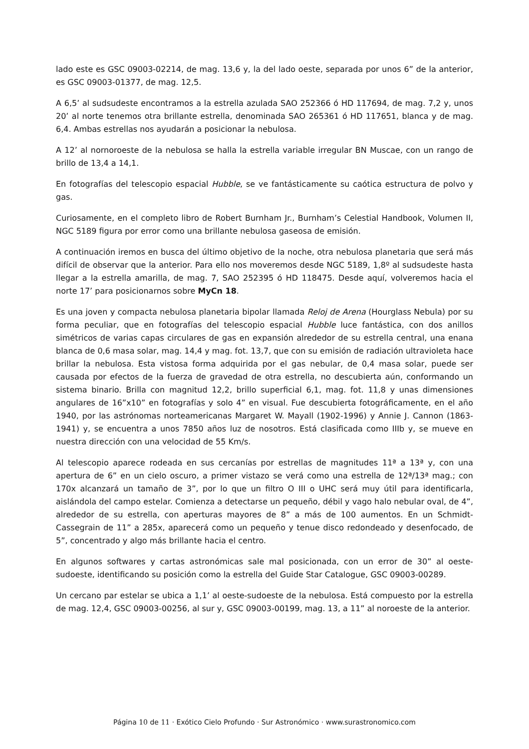lado este es GSC 09003-02214, de mag. 13,6 y, la del lado oeste, separada por unos 6” de la anterior, es GSC 09003-01377, de mag. 12,5.
A 6,5’ al sudsudeste encontramos a la estrella azulada SAO 252366 ó HD 117694, de mag. 7,2 y, unos 20’ al norte tenemos otra brillante estrella, denominada SAO 265361 ó HD 117651, blanca y de mag. 6,4. Ambas estrellas nos ayudarán a posicionar la nebulosa.
A 12’ al nornoroeste de la nebulosa se halla la estrella variable irregular BN Muscae, con un rango de brillo de 13,4 a 14,1.
En fotografías del telescopio espacial Hubble, se ve fantásticamente su caótica estructura de polvo y gas.
Curiosamente, en el completo libro de Robert Burnham Jr., Burnham’s Celestial Handbook, Volumen II, NGC 5189 figura por error como una brillante nebulosa gaseosa de emisión.
A continuación iremos en busca del último objetivo de la noche, otra nebulosa planetaria que será más difícil de observar que la anterior. Para ello nos moveremos desde NGC 5189, 1,8º al sudsudeste hasta llegar a la estrella amarilla, de mag. 7, SAO 252395 ó HD 118475. Desde aquí, volveremos hacia el norte 17’ para posicionarnos sobre MyCn 18.
Es una joven y compacta nebulosa planetaria bipolar llamada Reloj de Arena (Hourglass Nebula) por su forma peculiar, que en fotografías del telescopio espacial Hubble luce fantástica, con dos anillos simétricos de varias capas circulares de gas en expansión alrededor de su estrella central, una enana blanca de 0,6 masa solar, mag. 14,4 y mag. fot. 13,7, que con su emisión de radiación ultravioleta hace brillar la nebulosa. Esta vistosa forma adquirida por el gas nebular, de 0,4 masa solar, puede ser causada por efectos de la fuerza de gravedad de otra estrella, no descubierta aún, conformando un sistema binario. Brilla con magnitud 12,2, brillo superficial 6,1, mag. fot. 11,8 y unas dimensiones angulares de 16”x10” en fotografías y solo 4” en visual. Fue descubierta fotográficamente, en el año 1940, por las astrónomas norteamericanas Margaret W. Mayall (1902-1996) y Annie J. Cannon (1863-1941) y, se encuentra a unos 7850 años luz de nosotros. Está clasificada como IIIb y, se mueve en nuestra dirección con una velocidad de 55 Km/s.
Al telescopio aparece rodeada en sus cercanías por estrellas de magnitudes 11ª a 13ª y, con una apertura de 6” en un cielo oscuro, a primer vistazo se verá como una estrella de 12ª/13ª mag.; con 170x alcanzará un tamaño de 3”, por lo que un filtro O III o UHC será muy útil para identificarla, aislándola del campo estelar. Comienza a detectarse un pequeño, débil y vago halo nebular oval, de 4”, alrededor de su estrella, con aperturas mayores de 8” a más de 100 aumentos. En un Schmidt-Cassegrain de 11” a 285x, aparecerá como un pequeño y tenue disco redondeado y desenfocado, de 5”, concentrado y algo más brillante hacia el centro.
En algunos softwares y cartas astronómicas sale mal posicionada, con un error de 30” al oeste-sudoeste, identificando su posición como la estrella del Guide Star Catalogue, GSC 09003-00289.
Un cercano par estelar se ubica a 1,1’ al oeste-sudoeste de la nebulosa. Está compuesto por la estrella de mag. 12,4, GSC 09003-00256, al sur y, GSC 09003-00199, mag. 13, a 11” al noroeste de la anterior.
Página 10 de 11 · Exótico Cielo Profundo · Sur Astronómico · www.surastronomico.com